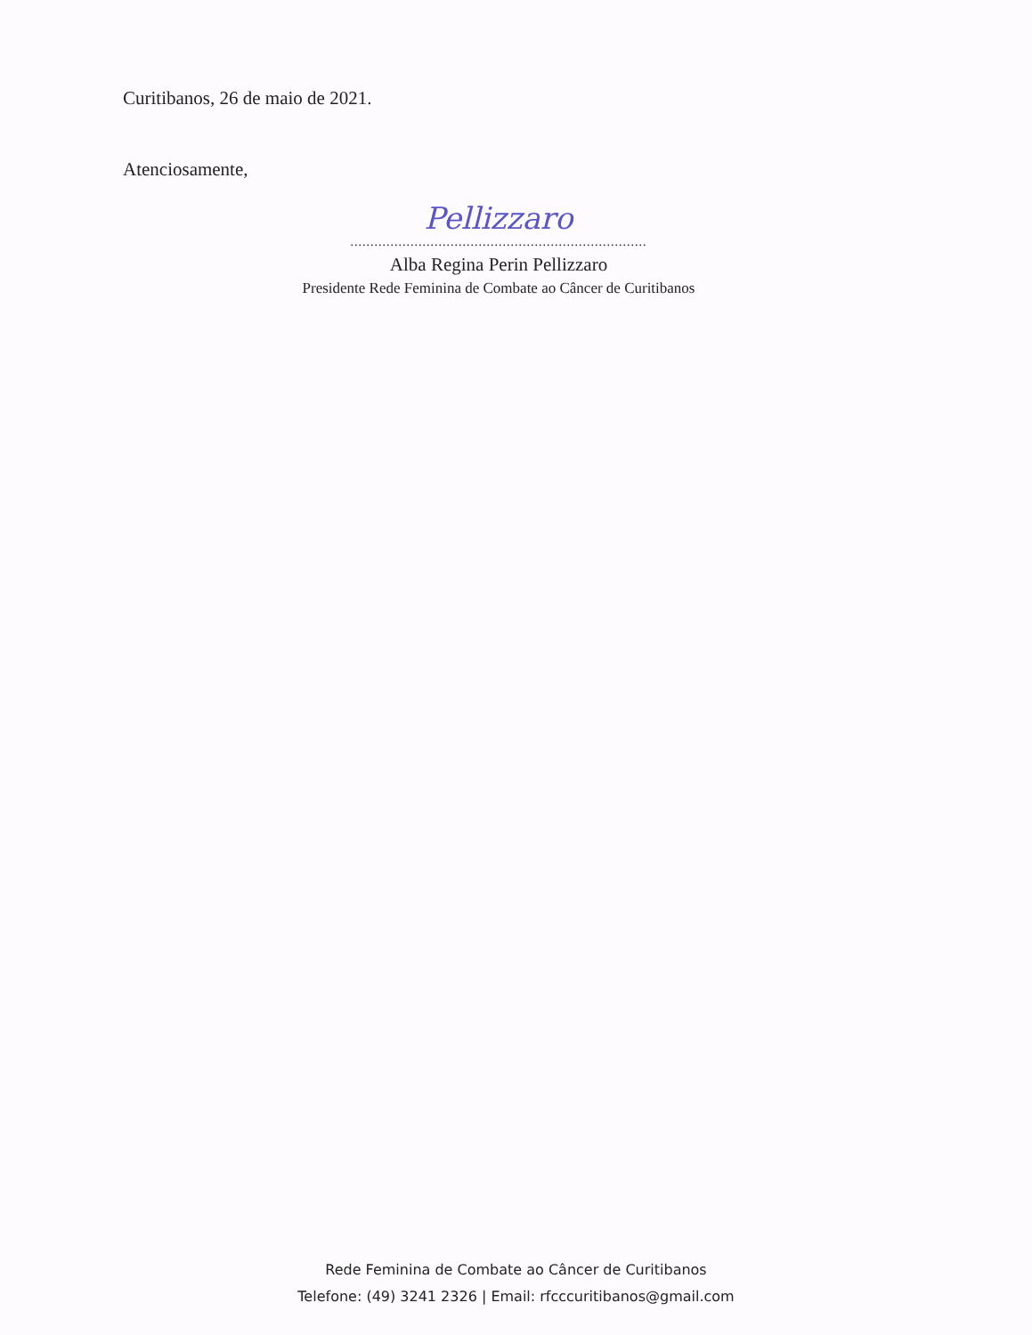Curitibanos, 26 de maio de 2021.
Atenciosamente,
Pellizzaro
..........................................................................
Alba Regina Perin Pellizzaro
Presidente Rede Feminina de Combate ao Câncer de Curitibanos
Rede Feminina de Combate ao Câncer de Curitibanos
Telefone: (49) 3241 2326 | Email: rfcccuritibanos@gmail.com